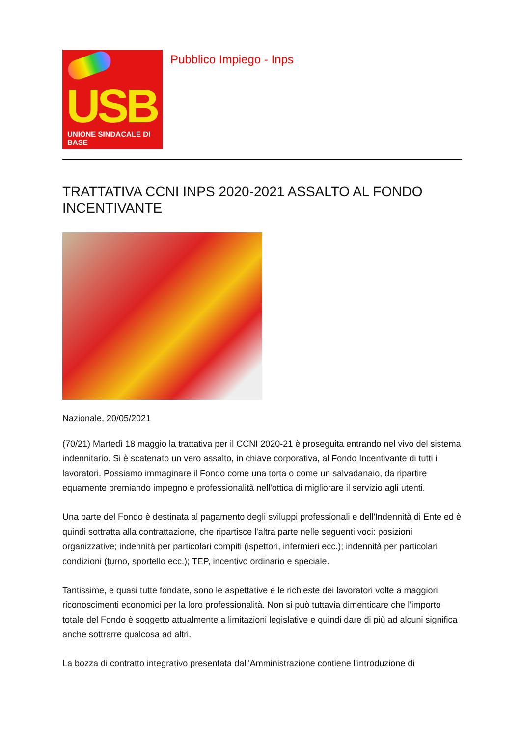USB
UNIONE SINDACALE DI BASE
Pubblico Impiego - Inps
TRATTATIVA CCNI INPS 2020-2021 ASSALTO AL FONDO INCENTIVANTE
Nazionale, 20/05/2021
(70/21) Martedì 18 maggio la trattativa per il CCNI 2020-21 è proseguita entrando nel vivo del sistema indennitario. Si è scatenato un vero assalto, in chiave corporativa, al Fondo Incentivante di tutti i lavoratori. Possiamo immaginare il Fondo come una torta o come un salvadanaio, da ripartire equamente premiando impegno e professionalità nell'ottica di migliorare il servizio agli utenti.
Una parte del Fondo è destinata al pagamento degli sviluppi professionali e dell'Indennità di Ente ed è quindi sottratta alla contrattazione, che ripartisce l'altra parte nelle seguenti voci: posizioni organizzative; indennità per particolari compiti (ispettori, infermieri ecc.); indennità per particolari condizioni (turno, sportello ecc.); TEP, incentivo ordinario e speciale.
Tantissime, e quasi tutte fondate, sono le aspettative e le richieste dei lavoratori volte a maggiori riconoscimenti economici per la loro professionalità. Non si può tuttavia dimenticare che l'importo totale del Fondo è soggetto attualmente a limitazioni legislative e quindi dare di più ad alcuni significa anche sottrarre qualcosa ad altri.
La bozza di contratto integrativo presentata dall'Amministrazione contiene l'introduzione di